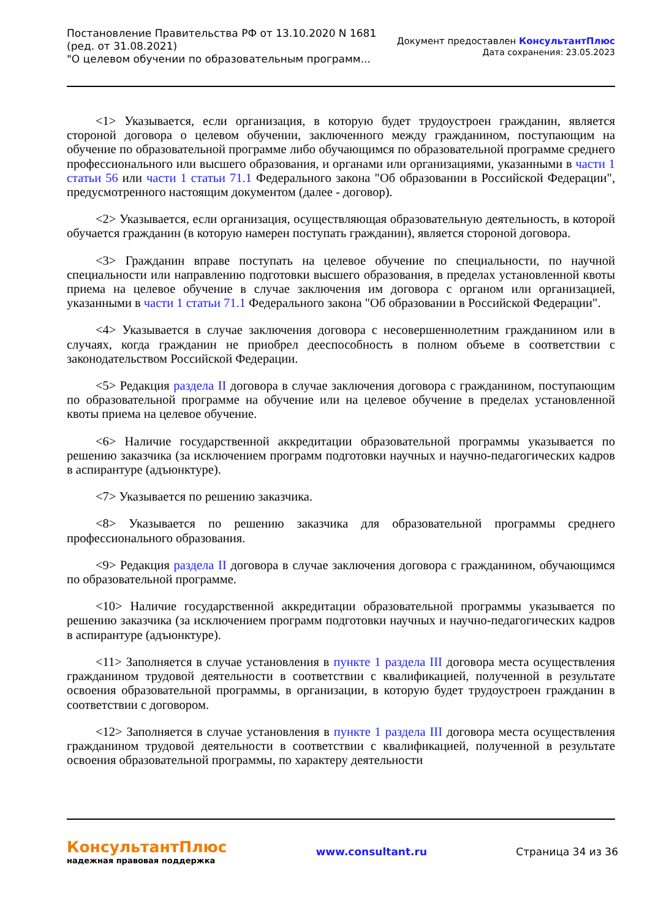Постановление Правительства РФ от 13.10.2020 N 1681
(ред. от 31.08.2021)
"О целевом обучении по образовательным программ...
Документ предоставлен КонсультантПлюс
Дата сохранения: 23.05.2023
<1> Указывается, если организация, в которую будет трудоустроен гражданин, является стороной договора о целевом обучении, заключенного между гражданином, поступающим на обучение по образовательной программе либо обучающимся по образовательной программе среднего профессионального или высшего образования, и органами или организациями, указанными в части 1 статьи 56 или части 1 статьи 71.1 Федерального закона "Об образовании в Российской Федерации", предусмотренного настоящим документом (далее - договор).
<2> Указывается, если организация, осуществляющая образовательную деятельность, в которой обучается гражданин (в которую намерен поступать гражданин), является стороной договора.
<3> Гражданин вправе поступать на целевое обучение по специальности, по научной специальности или направлению подготовки высшего образования, в пределах установленной квоты приема на целевое обучение в случае заключения им договора с органом или организацией, указанными в части 1 статьи 71.1 Федерального закона "Об образовании в Российской Федерации".
<4> Указывается в случае заключения договора с несовершеннолетним гражданином или в случаях, когда гражданин не приобрел дееспособность в полном объеме в соответствии с законодательством Российской Федерации.
<5> Редакция раздела II договора в случае заключения договора с гражданином, поступающим по образовательной программе на обучение или на целевое обучение в пределах установленной квоты приема на целевое обучение.
<6> Наличие государственной аккредитации образовательной программы указывается по решению заказчика (за исключением программ подготовки научных и научно-педагогических кадров в аспирантуре (адъюнктуре).
<7> Указывается по решению заказчика.
<8> Указывается по решению заказчика для образовательной программы среднего профессионального образования.
<9> Редакция раздела II договора в случае заключения договора с гражданином, обучающимся по образовательной программе.
<10> Наличие государственной аккредитации образовательной программы указывается по решению заказчика (за исключением программ подготовки научных и научно-педагогических кадров в аспирантуре (адъюнктуре).
<11> Заполняется в случае установления в пункте 1 раздела III договора места осуществления гражданином трудовой деятельности в соответствии с квалификацией, полученной в результате освоения образовательной программы, в организации, в которую будет трудоустроен гражданин в соответствии с договором.
<12> Заполняется в случае установления в пункте 1 раздела III договора места осуществления гражданином трудовой деятельности в соответствии с квалификацией, полученной в результате освоения образовательной программы, по характеру деятельности
КонсультантПлюс
надежная правовая поддержка
www.consultant.ru Страница 34 из 36